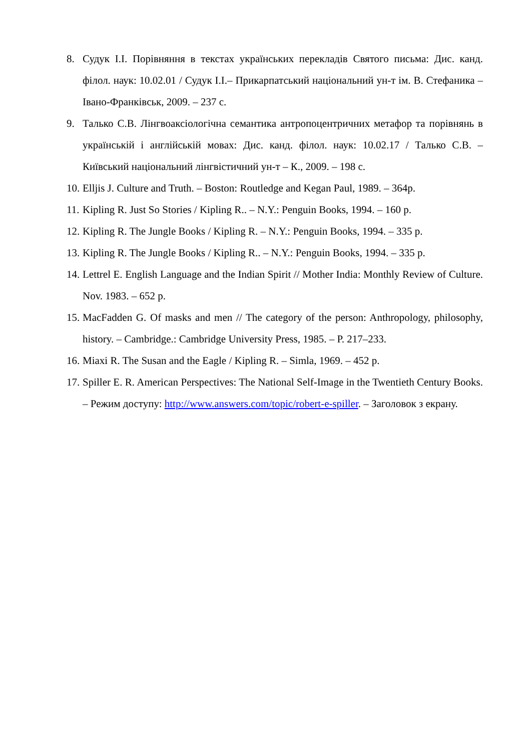8. Судук І.І. Порівняння в текстах українських перекладів Святого письма: Дис. канд. філол. наук: 10.02.01 / Судук І.І.– Прикарпатський національний ун-т ім. В. Стефаника – Івано-Франківськ, 2009. – 237 с.
9. Талько С.В. Лінгвоаксіологічна семантика антропоцентричних метафор та порівнянь в українській і англійській мовах: Дис. канд. філол. наук: 10.02.17 / Талько С.В. – Київський національний лінгвістичний ун-т – К., 2009. – 198 с.
10. Elljis J. Culture and Truth. – Boston: Routledge and Kegan Paul, 1989. – 364p.
11. Kipling R. Just So Stories / Kipling R.. – N.Y.: Penguin Books, 1994. – 160 p.
12. Kipling R. The Jungle Books / Kipling R. – N.Y.: Penguin Books, 1994. – 335 p.
13. Kipling R. The Jungle Books / Kipling R.. – N.Y.: Penguin Books, 1994. – 335 p.
14. Lettrel E. English Language and the Indian Spirit // Mother India: Monthly Review of Culture. Nov. 1983. – 652 p.
15. MacFadden G. Of masks and men // The category of the person: Anthropology, philosophy, history. – Cambridge.: Cambridge University Press, 1985. – P. 217–233.
16. Miaxi R. The Susan and the Eagle / Kipling R. – Simla, 1969. – 452 p.
17. Spiller E. R. American Perspectives: The National Self-Image in the Twentieth Century Books. – Режим доступу: http://www.answers.com/topic/robert-e-spiller. – Заголовок з екрану.